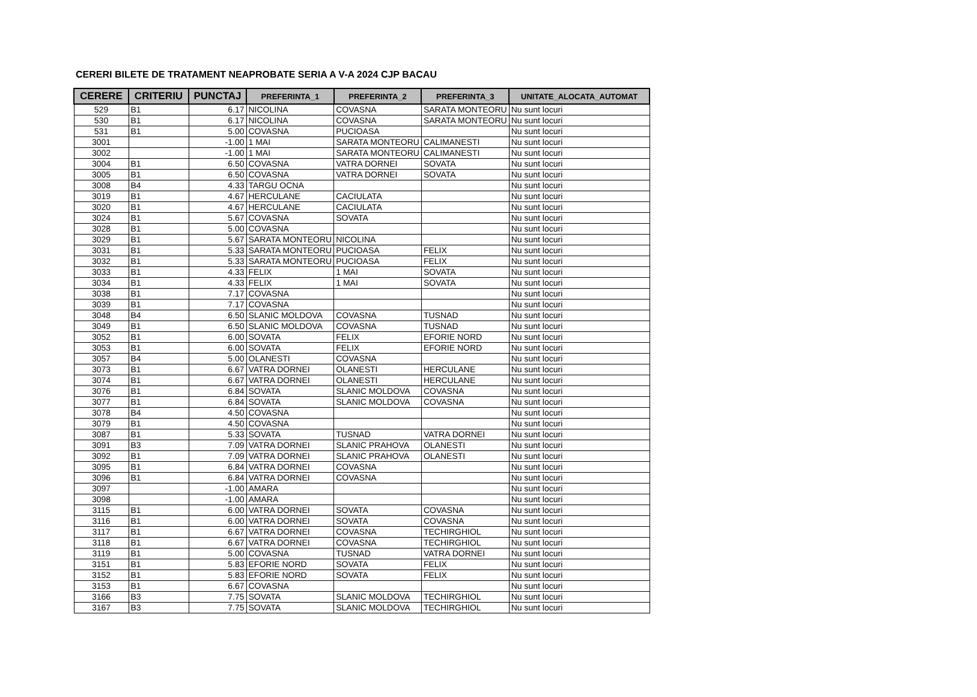CERERI BILETE DE TRATAMENT NEAPROBATE SERIA A V-A 2024 CJP BACAU
| CERERE | CRITERIU | PUNCTAJ | PREFERINTA_1 | PREFERINTA_2 | PREFERINTA_3 | UNITATE_ALOCATA_AUTOMAT |
| --- | --- | --- | --- | --- | --- | --- |
| 529 | B1 | 6.17 | NICOLINA | COVASNA | SARATA MONTEORU | Nu sunt locuri |
| 530 | B1 | 6.17 | NICOLINA | COVASNA | SARATA MONTEORU | Nu sunt locuri |
| 531 | B1 | 5.00 | COVASNA | PUCIOASA | | Nu sunt locuri |
| 3001 | | -1.00 | 1 MAI | SARATA MONTEORU | CALIMANESTI | Nu sunt locuri |
| 3002 | | -1.00 | 1 MAI | SARATA MONTEORU | CALIMANESTI | Nu sunt locuri |
| 3004 | B1 | 6.50 | COVASNA | VATRA DORNEI | SOVATA | Nu sunt locuri |
| 3005 | B1 | 6.50 | COVASNA | VATRA DORNEI | SOVATA | Nu sunt locuri |
| 3008 | B4 | 4.33 | TARGU OCNA | | | Nu sunt locuri |
| 3019 | B1 | 4.67 | HERCULANE | CACIULATA | | Nu sunt locuri |
| 3020 | B1 | 4.67 | HERCULANE | CACIULATA | | Nu sunt locuri |
| 3024 | B1 | 5.67 | COVASNA | SOVATA | | Nu sunt locuri |
| 3028 | B1 | 5.00 | COVASNA | | | Nu sunt locuri |
| 3029 | B1 | 5.67 | SARATA MONTEORU | NICOLINA | | Nu sunt locuri |
| 3031 | B1 | 5.33 | SARATA MONTEORU | PUCIOASA | FELIX | Nu sunt locuri |
| 3032 | B1 | 5.33 | SARATA MONTEORU | PUCIOASA | FELIX | Nu sunt locuri |
| 3033 | B1 | 4.33 | FELIX | 1 MAI | SOVATA | Nu sunt locuri |
| 3034 | B1 | 4.33 | FELIX | 1 MAI | SOVATA | Nu sunt locuri |
| 3038 | B1 | 7.17 | COVASNA | | | Nu sunt locuri |
| 3039 | B1 | 7.17 | COVASNA | | | Nu sunt locuri |
| 3048 | B4 | 6.50 | SLANIC MOLDOVA | COVASNA | TUSNAD | Nu sunt locuri |
| 3049 | B1 | 6.50 | SLANIC MOLDOVA | COVASNA | TUSNAD | Nu sunt locuri |
| 3052 | B1 | 6.00 | SOVATA | FELIX | EFORIE NORD | Nu sunt locuri |
| 3053 | B1 | 6.00 | SOVATA | FELIX | EFORIE NORD | Nu sunt locuri |
| 3057 | B4 | 5.00 | OLANESTI | COVASNA | | Nu sunt locuri |
| 3073 | B1 | 6.67 | VATRA DORNEI | OLANESTI | HERCULANE | Nu sunt locuri |
| 3074 | B1 | 6.67 | VATRA DORNEI | OLANESTI | HERCULANE | Nu sunt locuri |
| 3076 | B1 | 6.84 | SOVATA | SLANIC MOLDOVA | COVASNA | Nu sunt locuri |
| 3077 | B1 | 6.84 | SOVATA | SLANIC MOLDOVA | COVASNA | Nu sunt locuri |
| 3078 | B4 | 4.50 | COVASNA | | | Nu sunt locuri |
| 3079 | B1 | 4.50 | COVASNA | | | Nu sunt locuri |
| 3087 | B1 | 5.33 | SOVATA | TUSNAD | VATRA DORNEI | Nu sunt locuri |
| 3091 | B3 | 7.09 | VATRA DORNEI | SLANIC PRAHOVA | OLANESTI | Nu sunt locuri |
| 3092 | B1 | 7.09 | VATRA DORNEI | SLANIC PRAHOVA | OLANESTI | Nu sunt locuri |
| 3095 | B1 | 6.84 | VATRA DORNEI | COVASNA | | Nu sunt locuri |
| 3096 | B1 | 6.84 | VATRA DORNEI | COVASNA | | Nu sunt locuri |
| 3097 | | -1.00 | AMARA | | | Nu sunt locuri |
| 3098 | | -1.00 | AMARA | | | Nu sunt locuri |
| 3115 | B1 | 6.00 | VATRA DORNEI | SOVATA | COVASNA | Nu sunt locuri |
| 3116 | B1 | 6.00 | VATRA DORNEI | SOVATA | COVASNA | Nu sunt locuri |
| 3117 | B1 | 6.67 | VATRA DORNEI | COVASNA | TECHIRGHIOL | Nu sunt locuri |
| 3118 | B1 | 6.67 | VATRA DORNEI | COVASNA | TECHIRGHIOL | Nu sunt locuri |
| 3119 | B1 | 5.00 | COVASNA | TUSNAD | VATRA DORNEI | Nu sunt locuri |
| 3151 | B1 | 5.83 | EFORIE NORD | SOVATA | FELIX | Nu sunt locuri |
| 3152 | B1 | 5.83 | EFORIE NORD | SOVATA | FELIX | Nu sunt locuri |
| 3153 | B1 | 6.67 | COVASNA | | | Nu sunt locuri |
| 3166 | B3 | 7.75 | SOVATA | SLANIC MOLDOVA | TECHIRGHIOL | Nu sunt locuri |
| 3167 | B3 | 7.75 | SOVATA | SLANIC MOLDOVA | TECHIRGHIOL | Nu sunt locuri |